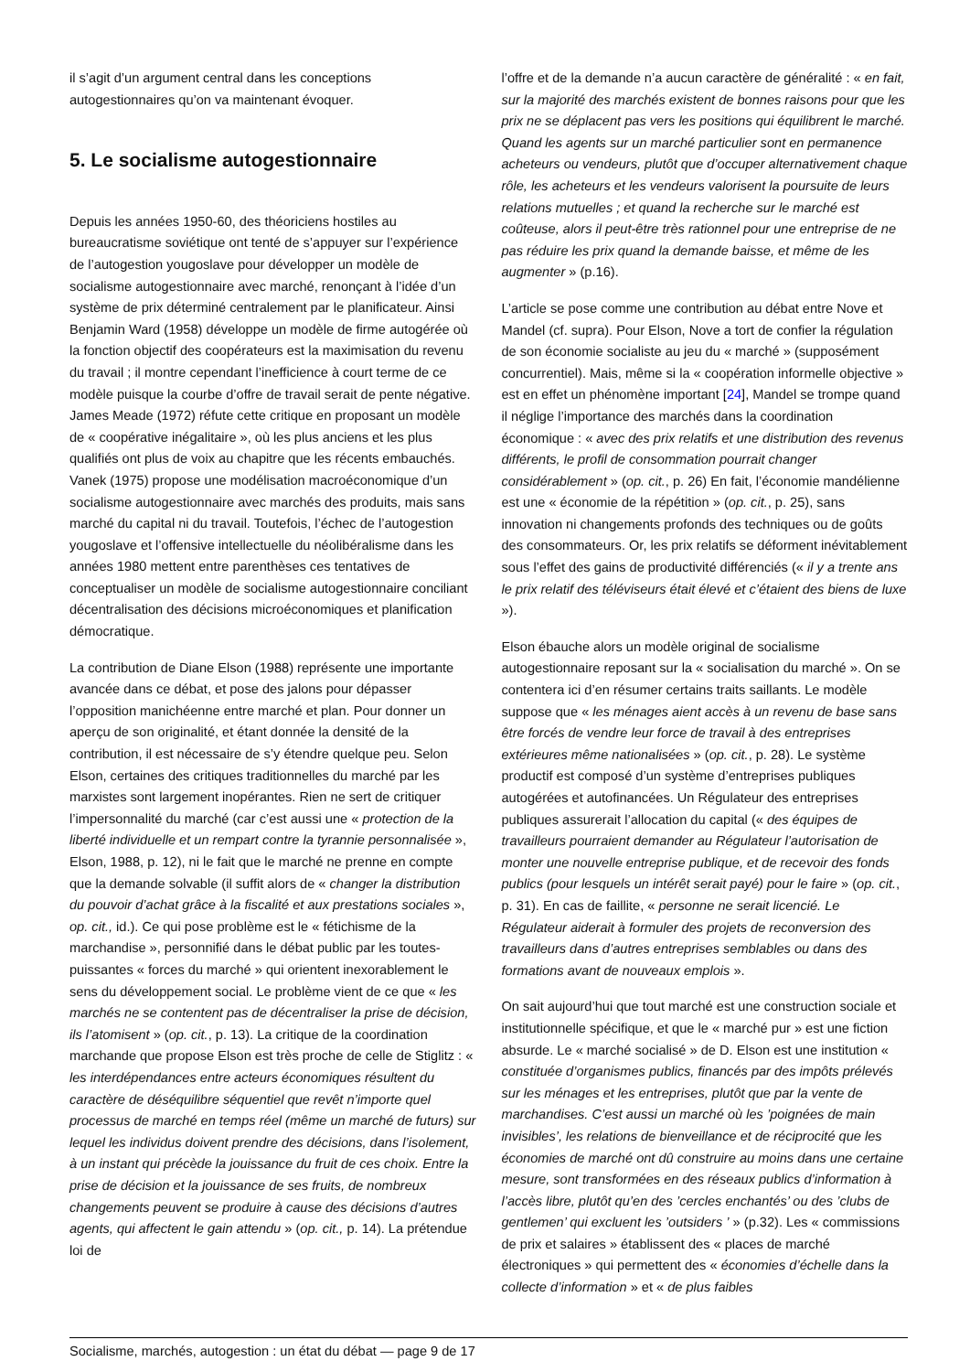il s’agit d’un argument central dans les conceptions autogestionnaires qu’on va maintenant évoquer.
5. Le socialisme autogestionnaire
Depuis les années 1950-60, des théoriciens hostiles au bureaucratisme soviétique ont tenté de s’appuyer sur l’expérience de l’autogestion yougoslave pour développer un modèle de socialisme autogestionnaire avec marché, renonçant à l’idée d’un système de prix déterminé centralement par le planificateur. Ainsi Benjamin Ward (1958) développe un modèle de firme autogérée où la fonction objectif des coopérateurs est la maximisation du revenu du travail ; il montre cependant l’inefficience à court terme de ce modèle puisque la courbe d’offre de travail serait de pente négative. James Meade (1972) réfute cette critique en proposant un modèle de « coopérative inégalitaire », où les plus anciens et les plus qualifiés ont plus de voix au chapitre que les récents embauchés. Vanek (1975) propose une modélisation macroéconomique d’un socialisme autogestionnaire avec marchés des produits, mais sans marché du capital ni du travail. Toutefois, l’échec de l’autogestion yougoslave et l’offensive intellectuelle du néolibéralisme dans les années 1980 mettent entre parenthèses ces tentatives de conceptualiser un modèle de socialisme autogestionnaire conciliant décentralisation des décisions microéconomiques et planification démocratique.
La contribution de Diane Elson (1988) représente une importante avancée dans ce débat, et pose des jalons pour dépasser l’opposition manichéenne entre marché et plan. Pour donner un aperçu de son originalité, et étant donnée la densité de la contribution, il est nécessaire de s’y étendre quelque peu. Selon Elson, certaines des critiques traditionnelles du marché par les marxistes sont largement inopérantes. Rien ne sert de critiquer l’impersonnalité du marché (car c’est aussi une « protection de la liberté individuelle et un rempart contre la tyrannie personnalisée », Elson, 1988, p. 12), ni le fait que le marché ne prenne en compte que la demande solvable (il suffit alors de « changer la distribution du pouvoir d’achat grâce à la fiscalité et aux prestations sociales », op. cit., id.). Ce qui pose problème est le « fétichisme de la marchandise », personnifié dans le débat public par les toutes-puissantes « forces du marché » qui orientent inexorablement le sens du développement social. Le problème vient de ce que « les marchés ne se contentent pas de décentraliser la prise de décision, ils l’atomisent » (op. cit., p. 13). La critique de la coordination marchande que propose Elson est très proche de celle de Stiglitz : « les interdépendances entre acteurs économiques résultent du caractère de déséquilibre séquentiel que revêt n’importe quel processus de marché en temps réel (même un marché de futurs) sur lequel les individus doivent prendre des décisions, dans l’isolement, à un instant qui précède la jouissance du fruit de ces choix. Entre la prise de décision et la jouissance de ses fruits, de nombreux changements peuvent se produire à cause des décisions d’autres agents, qui affectent le gain attendu » (op. cit., p. 14). La prétendue loi de
l’offre et de la demande n’a aucun caractère de généralité : « en fait, sur la majorité des marchés existent de bonnes raisons pour que les prix ne se déplacent pas vers les positions qui équilibrent le marché. Quand les agents sur un marché particulier sont en permanence acheteurs ou vendeurs, plutôt que d’occuper alternativement chaque rôle, les acheteurs et les vendeurs valorisent la poursuite de leurs relations mutuelles ; et quand la recherche sur le marché est coûteuse, alors il peut-être très rationnel pour une entreprise de ne pas réduire les prix quand la demande baisse, et même de les augmenter » (p.16).
L’article se pose comme une contribution au débat entre Nove et Mandel (cf. supra). Pour Elson, Nove a tort de confier la régulation de son économie socialiste au jeu du « marché » (supposément concurrentiel). Mais, même si la « coopération informelle objective » est en effet un phénomène important [24], Mandel se trompe quand il néglige l’importance des marchés dans la coordination économique : « avec des prix relatifs et une distribution des revenus différents, le profil de consommation pourrait changer considérablement » (op. cit., p. 26) En fait, l’économie mandélienne est une « économie de la répétition » (op. cit., p. 25), sans innovation ni changements profonds des techniques ou de goûts des consommateurs. Or, les prix relatifs se déforment inévitablement sous l’effet des gains de productivité différenciés (« il y a trente ans le prix relatif des téléviseurs était élevé et c’étaient des biens de luxe »).
Elson ébauche alors un modèle original de socialisme autogestionnaire reposant sur la « socialisation du marché ». On se contentera ici d’en résumer certains traits saillants. Le modèle suppose que « les ménages aient accès à un revenu de base sans être forcés de vendre leur force de travail à des entreprises extérieures même nationalisées » (op. cit., p. 28). Le système productif est composé d’un système d’entreprises publiques autogérées et autofinancées. Un Régulateur des entreprises publiques assurerait l’allocation du capital (« des équipes de travailleurs pourraient demander au Régulateur l’autorisation de monter une nouvelle entreprise publique, et de recevoir des fonds publics (pour lesquels un intérêt serait payé) pour le faire » (op. cit., p. 31). En cas de faillite, « personne ne serait licencié. Le Régulateur aiderait à formuler des projets de reconversion des travailleurs dans d’autres entreprises semblables ou dans des formations avant de nouveaux emplois ».
On sait aujourd’hui que tout marché est une construction sociale et institutionnelle spécifique, et que le « marché pur » est une fiction absurde. Le « marché socialisé » de D. Elson est une institution « constituée d’organismes publics, financés par des impôts prélevés sur les ménages et les entreprises, plutôt que par la vente de marchandises. C’est aussi un marché où les ’poignées de main invisibles’, les relations de bienveillance et de réciprocité que les économies de marché ont dû construire au moins dans une certaine mesure, sont transformées en des réseaux publics d’information à l’accès libre, plutôt qu’en des ’cercles enchantés’ ou des ’clubs de gentlemen’ qui excluent les ’outsiders ’ » (p.32). Les « commissions de prix et salaires » établissent des « places de marché électroniques » qui permettent des « économies d’échelle dans la collecte d’information » et « de plus faibles
Socialisme, marchés, autogestion : un état du débat — page 9 de 17